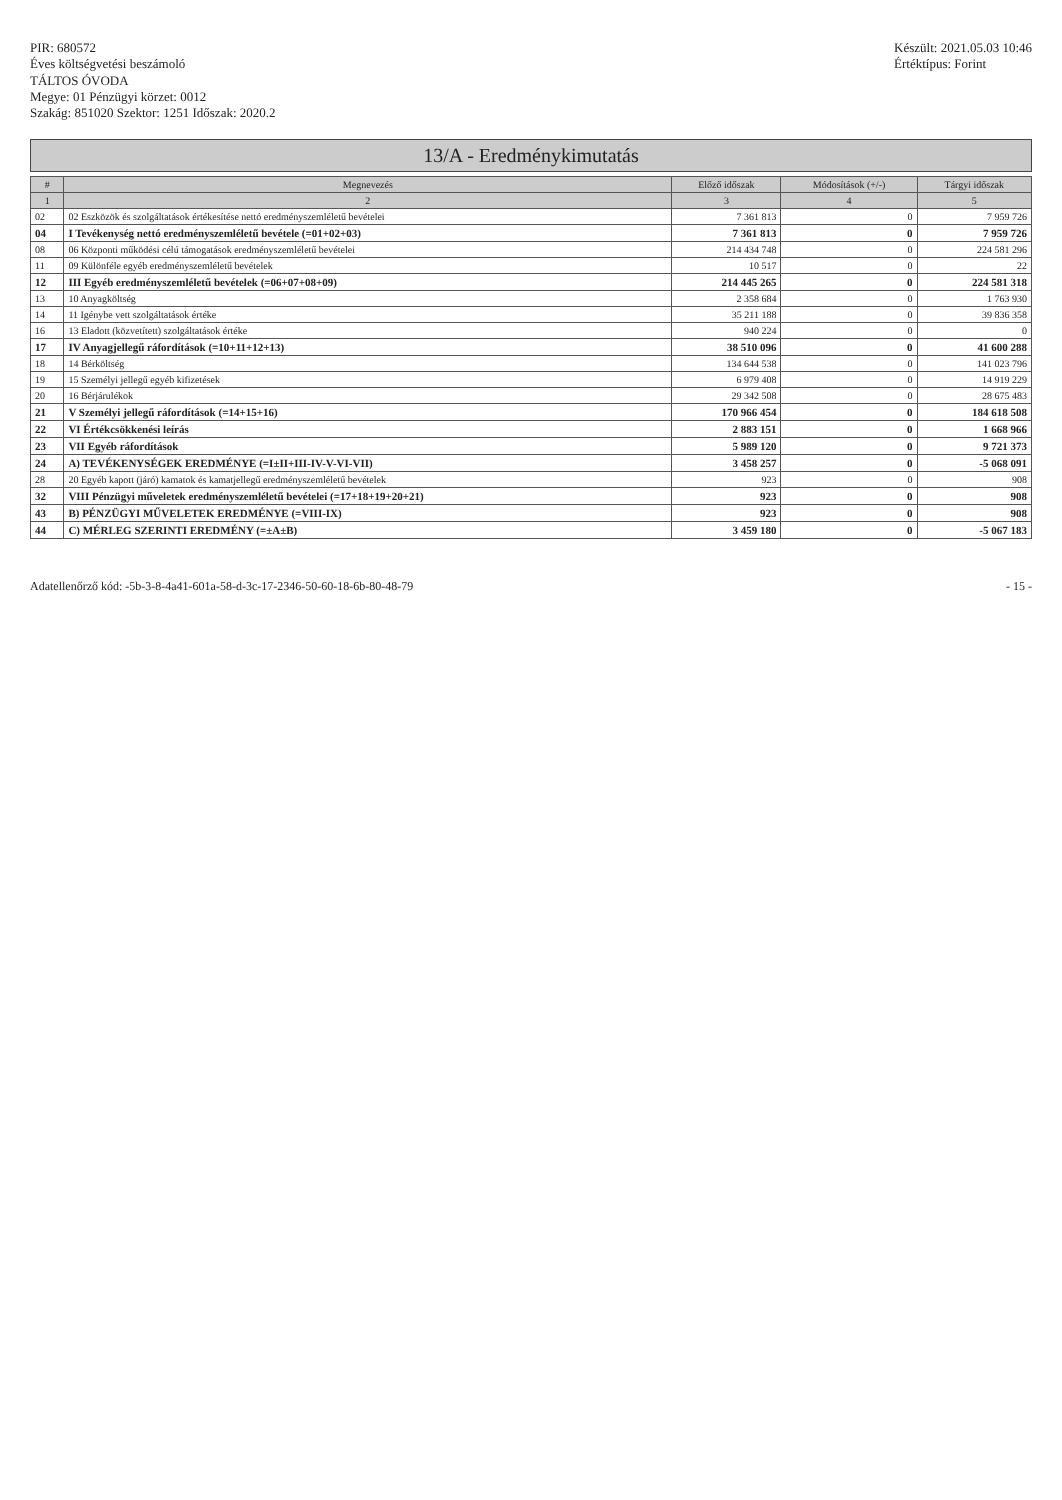PIR: 680572
Éves költségvetési beszámoló
TÁLTOS ÓVODA
Megye: 01 Pénzügyi körzet: 0012
Szakág: 851020 Szektor: 1251 Időszak: 2020.2
Készült: 2021.05.03 10:46
Értéktípus: Forint
13/A - Eredménykimutatás
| # | Megnevezés | Előző időszak | Módosítások (+/-) | Tárgyi időszak |
| --- | --- | --- | --- | --- |
| 1 | 2 | 3 | 4 | 5 |
| 02 | 02 Eszközök és szolgáltatások értékesítése nettó eredményszemléletű bevételei | 7 361 813 | 0 | 7 959 726 |
| 04 | I Tevékenység nettó eredményszemléletű bevétele (=01+02+03) | 7 361 813 | 0 | 7 959 726 |
| 08 | 06 Központi működési célú támogatások eredményszemléletű bevételei | 214 434 748 | 0 | 224 581 296 |
| 11 | 09 Különféle egyéb eredményszemléletű bevételek | 10 517 | 0 | 22 |
| 12 | III Egyéb eredményszemléletű bevételek (=06+07+08+09) | 214 445 265 | 0 | 224 581 318 |
| 13 | 10 Anyagköltség | 2 358 684 | 0 | 1 763 930 |
| 14 | 11 Igénybe vett szolgáltatások értéke | 35 211 188 | 0 | 39 836 358 |
| 16 | 13 Eladott (közvetített) szolgáltatások értéke | 940 224 | 0 | 0 |
| 17 | IV Anyagjellegű ráfordítások (=10+11+12+13) | 38 510 096 | 0 | 41 600 288 |
| 18 | 14 Bérköltség | 134 644 538 | 0 | 141 023 796 |
| 19 | 15 Személyi jellegű egyéb kifizetések | 6 979 408 | 0 | 14 919 229 |
| 20 | 16 Bérjárulékok | 29 342 508 | 0 | 28 675 483 |
| 21 | V Személyi jellegű ráfordítások (=14+15+16) | 170 966 454 | 0 | 184 618 508 |
| 22 | VI Értékcsökkenési leírás | 2 883 151 | 0 | 1 668 966 |
| 23 | VII Egyéb ráfordítások | 5 989 120 | 0 | 9 721 373 |
| 24 | A) TEVÉKENYSÉGEK EREDMÉNYE (=I±II+III-IV-V-VI-VII) | 3 458 257 | 0 | -5 068 091 |
| 28 | 20 Egyéb kapott (járó) kamatok és kamatjellegű eredményszemléletű bevételek | 923 | 0 | 908 |
| 32 | VIII Pénzügyi műveletek eredményszemléletű bevételei (=17+18+19+20+21) | 923 | 0 | 908 |
| 43 | B) PÉNZÜGYI MŰVELETEK EREDMÉNYE (=VIII-IX) | 923 | 0 | 908 |
| 44 | C) MÉRLEG SZERINTI EREDMÉNY (=±A±B) | 3 459 180 | 0 | -5 067 183 |
Adatellenőrző kód: -5b-3-8-4a41-601a-58-d-3c-17-2346-50-60-18-6b-80-48-79
- 15 -